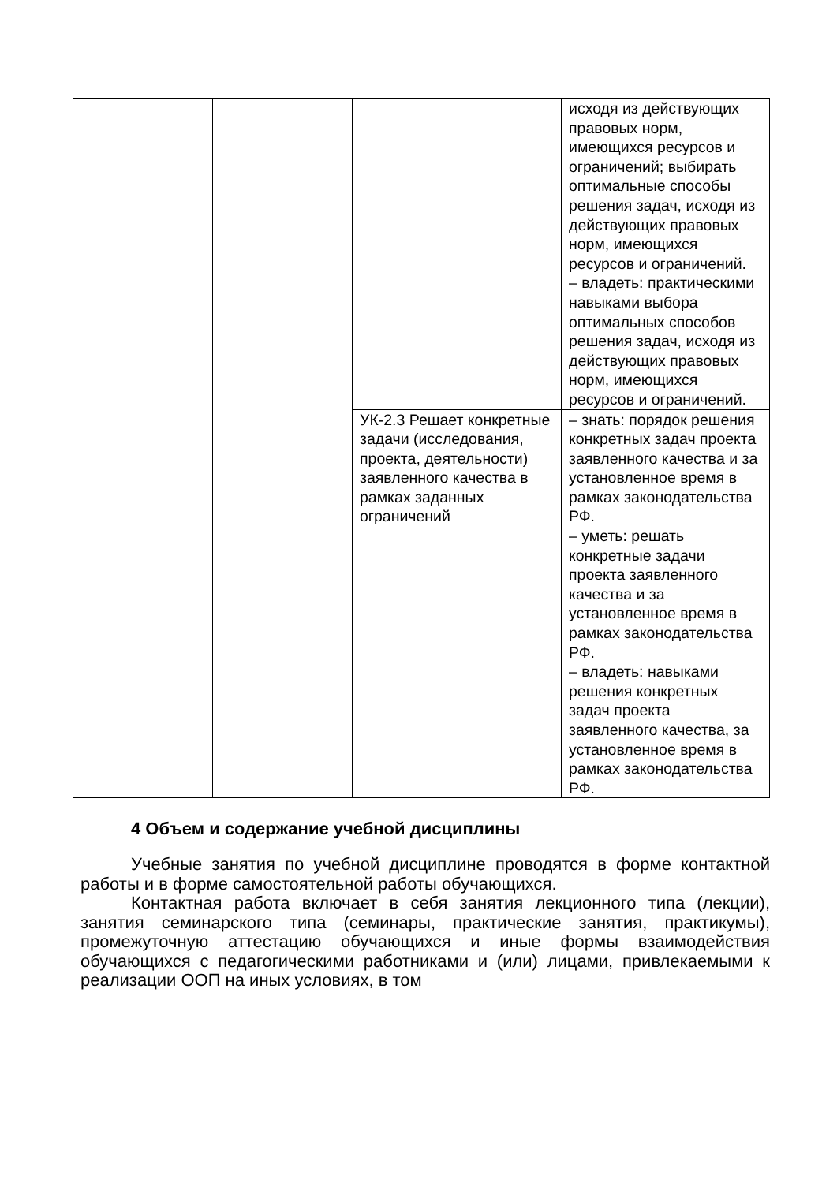| | | | исходя из действующих правовых норм, имеющихся ресурсов и ограничений; выбирать оптимальные способы решения задач, исходя из действующих правовых норм, имеющихся ресурсов и ограничений. – владеть: практическими навыками выбора оптимальных способов решения задач, исходя из действующих правовых норм, имеющихся ресурсов и ограничений. |
| | | УК-2.3 Решает конкретные задачи (исследования, проекта, деятельности) заявленного качества в рамках заданных ограничений | – знать: порядок решения конкретных задач проекта заявленного качества и за установленное время в рамках законодательства РФ. – уметь: решать конкретные задачи проекта заявленного качества и за установленное время в рамках законодательства РФ. – владеть: навыками решения конкретных задач проекта заявленного качества, за установленное время в рамках законодательства РФ. |
4 Объем и содержание учебной дисциплины
Учебные занятия по учебной дисциплине проводятся в форме контактной работы и в форме самостоятельной работы обучающихся.
Контактная работа включает в себя занятия лекционного типа (лекции), занятия семинарского типа (семинары, практические занятия, практикумы), промежуточную аттестацию обучающихся и иные формы взаимодействия обучающихся с педагогическими работниками и (или) лицами, привлекаемыми к реализации ООП на иных условиях, в том